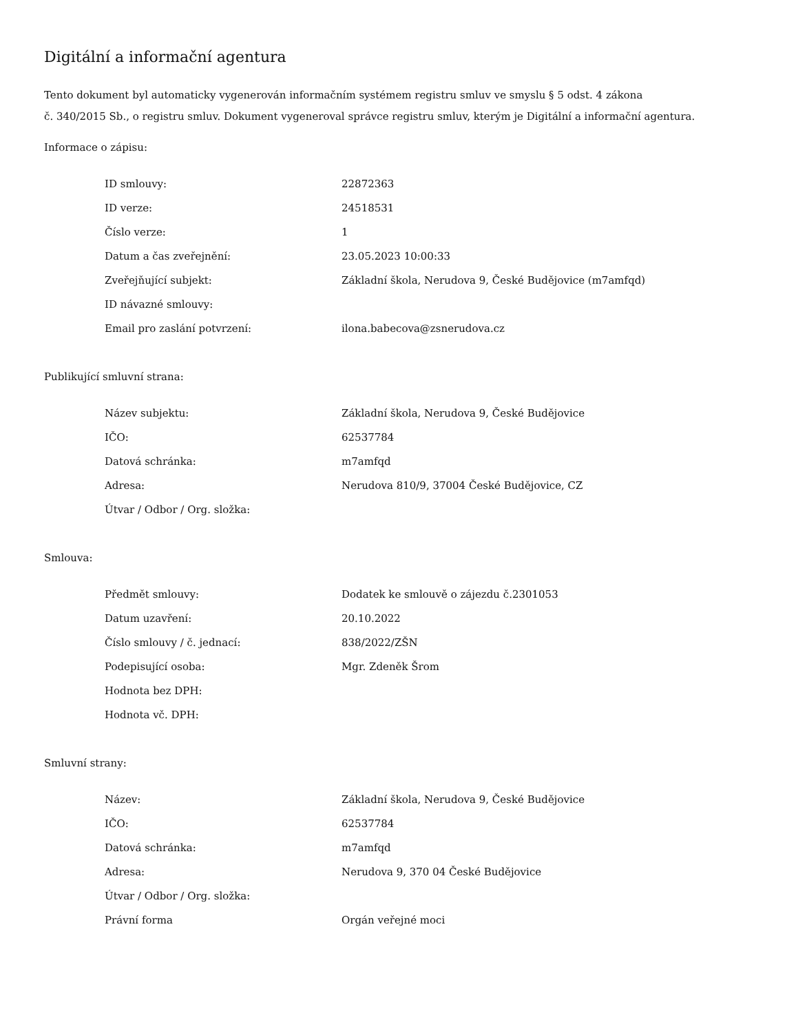Digitální a informační agentura
Tento dokument byl automaticky vygenerován informačním systémem registru smluv ve smyslu § 5 odst. 4 zákona
č. 340/2015 Sb., o registru smluv. Dokument vygeneroval správce registru smluv, kterým je Digitální a informační agentura.
Informace o zápisu:
| ID smlouvy: | 22872363 |
| ID verze: | 24518531 |
| Číslo verze: | 1 |
| Datum a čas zveřejnění: | 23.05.2023 10:00:33 |
| Zveřejňující subjekt: | Základní škola, Nerudova 9, České Budějovice (m7amfqd) |
| ID návazné smlouvy: | |
| Email pro zaslání potvrzení: | ilona.babecova@zsnerudova.cz |
Publikující smluvní strana:
| Název subjektu: | Základní škola, Nerudova 9, České Budějovice |
| IČO: | 62537784 |
| Datová schránka: | m7amfqd |
| Adresa: | Nerudova 810/9, 37004 České Budějovice, CZ |
| Útvar / Odbor / Org. složka: | |
Smlouva:
| Předmět smlouvy: | Dodatek ke smlouvě o zájezdu č.2301053 |
| Datum uzavření: | 20.10.2022 |
| Číslo smlouvy / č. jednací: | 838/2022/ZŠN |
| Podepisující osoba: | Mgr. Zdeněk Šrom |
| Hodnota bez DPH: | |
| Hodnota vč. DPH: | |
Smluvní strany:
| Název: | Základní škola, Nerudova 9, České Budějovice |
| IČO: | 62537784 |
| Datová schránka: | m7amfqd |
| Adresa: | Nerudova 9, 370 04 České Budějovice |
| Útvar / Odbor / Org. složka: | |
| Právní forma | Orgán veřejné moci |